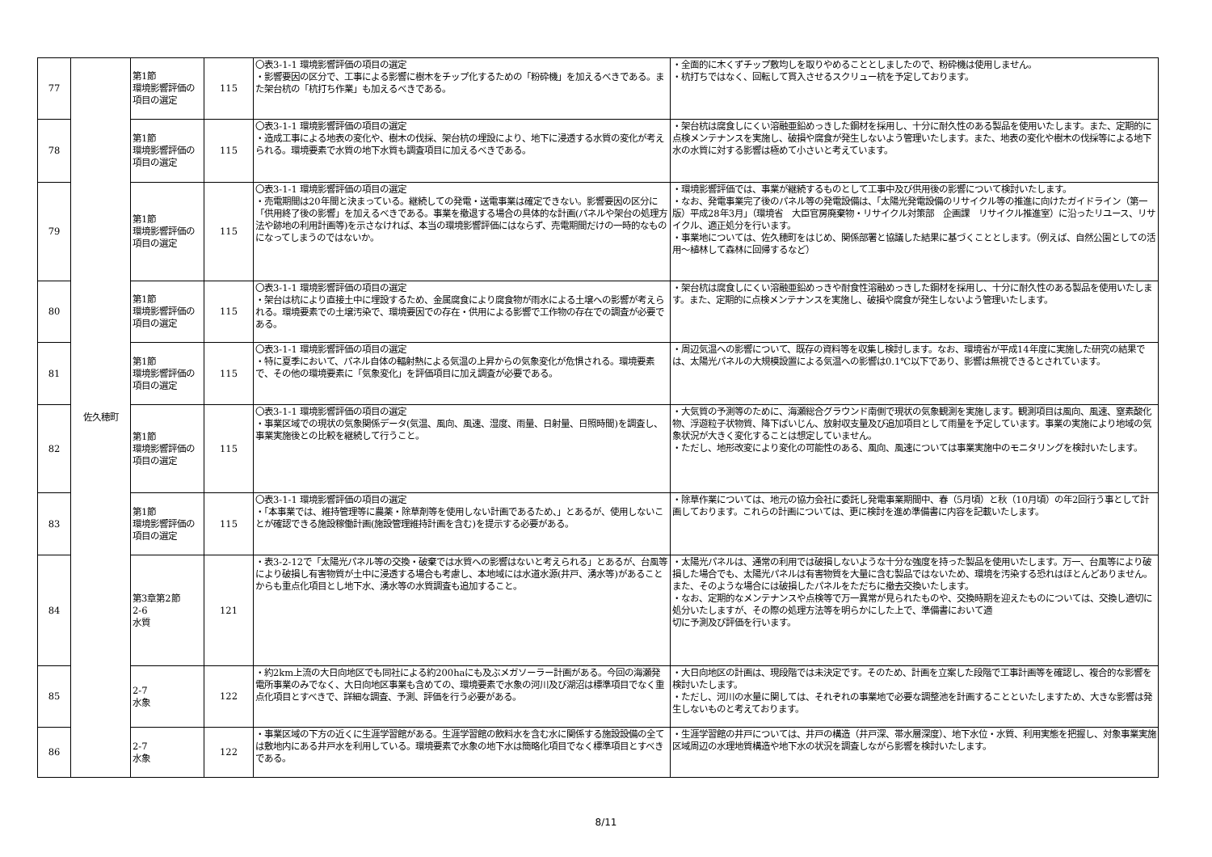| 77 | 佐久穂町 | 第1節 環境影響評価の項目の選定 | 115 | 〇表3-1-1 環境影響評価の項目の選定 ・影響要因の区分で、工事による影響に樹木をチップ化するための「粉砕機」を加えるべきである。また架台杭の「杭打ち作業」も加えるべきである。 | ・全面的に木くずチップ敷均しを取りやめることとしましたので、粉砕機は使用しません。 ・杭打ちではなく、回転して貫入させるスクリュー杭を予定しております。 |
| 78 | | 第1節 環境影響評価の項目の選定 | 115 | 〇表3-1-1 環境影響評価の項目の選定 ・造成工事による地表の変化や、樹木の伐採、架台杭の埋設により、地下に浸透する水質の変化が考えられる。環境要素で水質の地下水質も調査項目に加えるべきである。 | ・架台杭は腐食しにくい溶融亜鉛めっきした鋼材を採用し、十分に耐久性のある製品を使用いたします。また、定期的に点検メンテナンスを実施し、破損や腐食が発生しないよう管理いたします。また、地表の変化や樹木の伐採等による地下水の水質に対する影響は極めて小さいと考えています。 |
| 79 | | 第1節 環境影響評価の項目の選定 | 115 | 〇表3-1-1 環境影響評価の項目の選定 ・売電期間は20年間と決まっている。継続しての発電・送電事業は確定できない。影響要因の区分に「供用終了後の影響」を加えるべきである。事業を撤退する場合の具体的な計画(パネルや架台の処理方法や跡地の利用計画等)を示さなければ、本当の環境影響評価にはならず、売電期間だけの一時的なものになってしまうのではないか。 | ・環境影響評価では、事業が継続するものとして工事中及び供用後の影響について検討いたします。 ・なお、発電事業完了後のパネル等の発電設備は、「太陽光発電設備のリサイクル等の推進に向けたガイドライン（第一版）平成28年3月」（環境省 大臣官房廃棄物・リサイクル対策部 企画課 リサイクル推進室）に沿ったリユース、リサイクル、適正処分を行います。 ・事業地については、佐久穂町をはじめ、関係部署と協議した結果に基づくこととします。（例えば、自然公園としての活用～植林して森林に回帰するなど） |
| 80 | | 第1節 環境影響評価の項目の選定 | 115 | 〇表3-1-1 環境影響評価の項目の選定 ・架台は杭により直接土中に埋設するため、金属腐食により腐食物が雨水による土壌への影響が考えられる。環境要素での土壌汚染で、環境要因での存在・供用による影響で工作物の存在での調査が必要である。 | ・架台杭は腐食しにくい溶融亜鉛めっきや耐食性溶融めっきした鋼材を採用し、十分に耐久性のある製品を使用いたします。また、定期的に点検メンテナンスを実施し、破損や腐食が発生しないよう管理いたします。 |
| 81 | | 第1節 環境影響評価の項目の選定 | 115 | 〇表3-1-1 環境影響評価の項目の選定 ・特に夏季において、パネル自体の輻射熱による気温の上昇からの気象変化が危惧される。環境要素で、その他の環境要素に「気象変化」を評価項目に加え調査が必要である。 | ・周辺気温への影響について、既存の資料等を収集し検討します。なお、環境省が平成14年度に実施した研究の結果では、太陽光パネルの大規模設置による気温への影響は0.1℃以下であり、影響は無視できるとされています。 |
| 82 | | 第1節 環境影響評価の項目の選定 | 115 | 〇表3-1-1 環境影響評価の項目の選定 ・事業区域での現状の気象関係データ(気温、風向、風速、湿度、雨量、日射量、日照時間)を調査し、事業実施後との比較を継続して行うこと。 | ・大気質の予測等のために、海瀬総合グラウンド南側で現状の気象観測を実施します。観測項目は風向、風速、窒素酸化物、浮遊粒子状物質、降下ばいじん、放射収支量及び追加項目として雨量を予定しています。事業の実施により地域の気象状況が大きく変化することは想定していません。 ・ただし、地形改変により変化の可能性のある、風向、風速については事業実施中のモニタリングを検討いたします。 |
| 83 | | 第1節 環境影響評価の項目の選定 | 115 | 〇表3-1-1 環境影響評価の項目の選定 ・「本事業では、維持管理等に農薬・除草剤等を使用しない計画であるため、」とあるが、使用しないことが確認できる施設稼働計画(施設管理維持計画を含む)を提示する必要がある。 | ・除草作業については、地元の協力会社に委託し発電事業期間中、春（5月頃）と秋（10月頃）の年2回行う事として計画しております。これらの計画については、更に検討を進め準備書に内容を記載いたします。 |
| 84 | | 第3章第2節 2-6 水質 | 121 | ・表3-2-12で「太陽光パネル等の交換・破棄では水質への影響はないと考えられる」とあるが、台風等により破損し有害物質が土中に浸透する場合も考慮し、本地域には水道水源(井戸、湧水等)があることからも重点化項目とし地下水、湧水等の水質調査も追加すること。 | ・太陽光パネルは、通常の利用では破損しないような十分な強度を持った製品を使用いたします。万一、台風等により破損した場合でも、太陽光パネルは有害物質を大量に含む製品ではないため、環境を汚染する恐れはほとんどありません。また、そのような場合には破損したパネルをただちに撤去交換いたします。 ・なお、定期的なメンテナンスや点検等で万一異常が見られたものや、交換時期を迎えたものについては、交換し適切に処分いたしますが、その際の処理方法等を明らかにした上で、準備書において適 切に予測及び評価を行います。 |
| 85 | | 2-7 水象 | 122 | ・約2km上流の大日向地区でも同社による約200haにも及ぶメガソーラー計画がある。今回の海瀬発電所事業のみでなく、大日向地区事業も含めての、環境要素で水象の河川及び湖沼は標準項目でなく重点化項目とすべきで、詳細な調査、予測、評価を行う必要がある。 | ・大日向地区の計画は、現段階では未決定です。そのため、計画を立案した段階で工事計画等を確認し、複合的な影響を検討いたします。 ・ただし、河川の水量に関しては、それぞれの事業地で必要な調整池を計画することといたしますため、大きな影響は発生しないものと考えております。 |
| 86 | | 2-7 水象 | 122 | ・事業区域の下方の近くに生涯学習館がある。生涯学習館の飲料水を含む水に関係する施設設備の全ては敷地内にある井戸水を利用している。環境要素で水象の地下水は簡略化項目でなく標準項目とすべきである。 | ・生涯学習館の井戸については、井戸の構造（井戸深、帯水層深度）、地下水位・水質、利用実態を把握し、対象事業実施区域周辺の水理地質構造や地下水の状況を調査しながら影響を検討いたします。 |
8/11